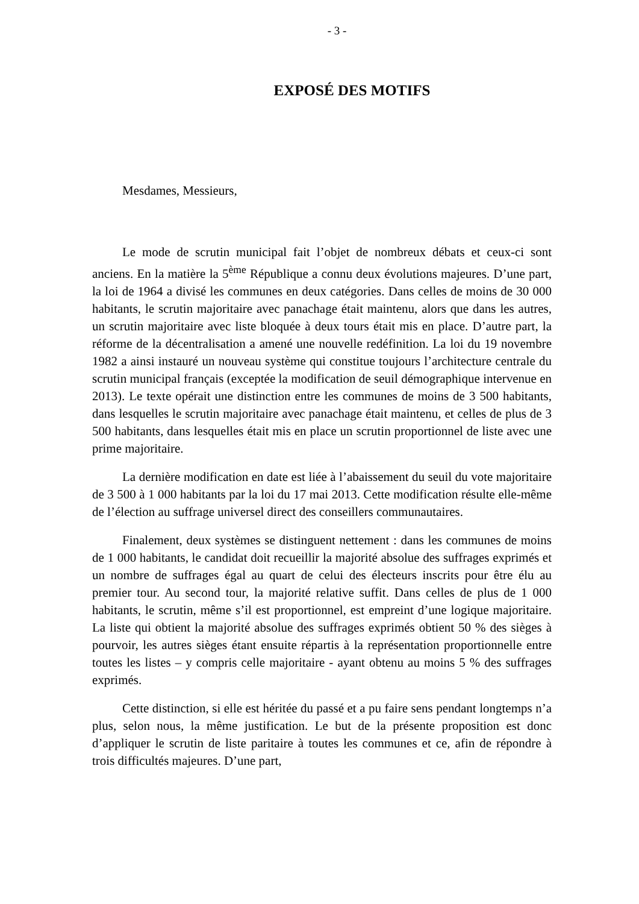- 3 -
EXPOSÉ DES MOTIFS
Mesdames, Messieurs,
Le mode de scrutin municipal fait l’objet de nombreux débats et ceux-ci sont anciens. En la matière la 5<sup>ème</sup> République a connu deux évolutions majeures. D’une part, la loi de 1964 a divisé les communes en deux catégories. Dans celles de moins de 30 000 habitants, le scrutin majoritaire avec panachage était maintenu, alors que dans les autres, un scrutin majoritaire avec liste bloquée à deux tours était mis en place. D’autre part, la réforme de la décentralisation a amené une nouvelle redéfinition. La loi du 19 novembre 1982 a ainsi instauré un nouveau système qui constitue toujours l’architecture centrale du scrutin municipal français (exceptée la modification de seuil démographique intervenue en 2013). Le texte opérait une distinction entre les communes de moins de 3 500 habitants, dans lesquelles le scrutin majoritaire avec panachage était maintenu, et celles de plus de 3 500 habitants, dans lesquelles était mis en place un scrutin proportionnel de liste avec une prime majoritaire.
La dernière modification en date est liée à l’abaissement du seuil du vote majoritaire de 3 500 à 1 000 habitants par la loi du 17 mai 2013. Cette modification résulte elle-même de l’élection au suffrage universel direct des conseillers communautaires.
Finalement, deux systèmes se distinguent nettement : dans les communes de moins de 1 000 habitants, le candidat doit recueillir la majorité absolue des suffrages exprimés et un nombre de suffrages égal au quart de celui des électeurs inscrits pour être élu au premier tour. Au second tour, la majorité relative suffit. Dans celles de plus de 1 000 habitants, le scrutin, même s’il est proportionnel, est empreint d’une logique majoritaire. La liste qui obtient la majorité absolue des suffrages exprimés obtient 50 % des sièges à pourvoir, les autres sièges étant ensuite répartis à la représentation proportionnelle entre toutes les listes – y compris celle majoritaire - ayant obtenu au moins 5 % des suffrages exprimés.
Cette distinction, si elle est héritée du passé et a pu faire sens pendant longtemps n’a plus, selon nous, la même justification. Le but de la présente proposition est donc d’appliquer le scrutin de liste paritaire à toutes les communes et ce, afin de répondre à trois difficultés majeures. D’une part,